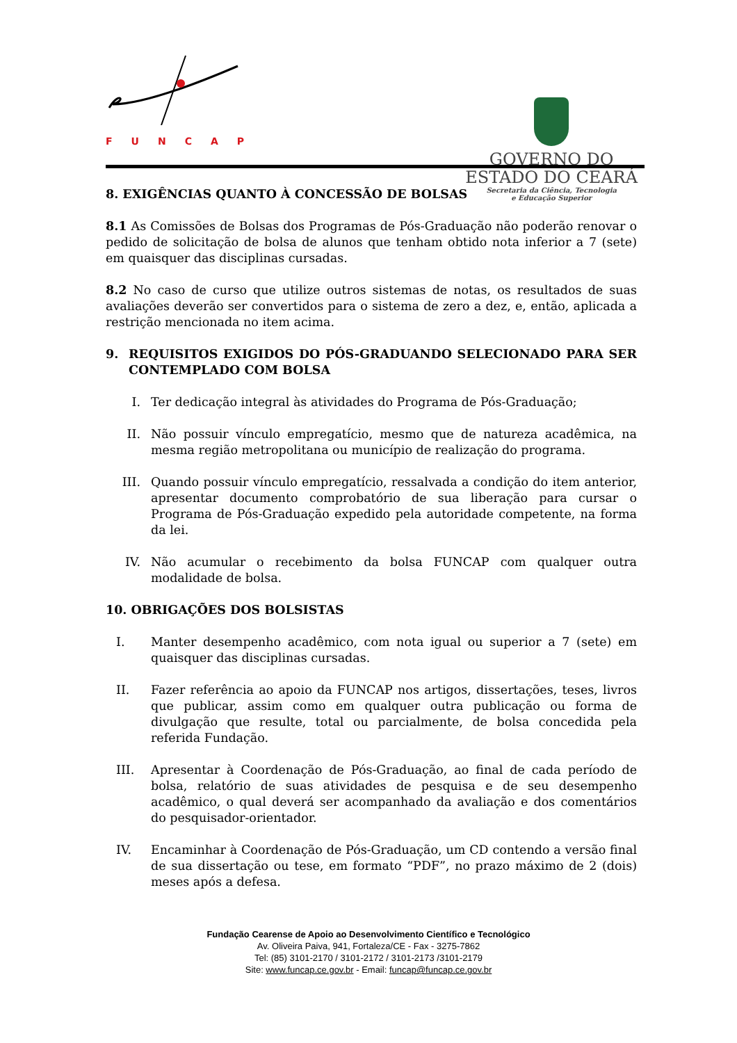FUNCAP
GOVERNO DO
ESTADO DO CEARÁ
Secretaria da Ciência, Tecnologia
e Educação Superior
8. EXIGÊNCIAS QUANTO À CONCESSÃO DE BOLSAS
8.1 As Comissões de Bolsas dos Programas de Pós-Graduação não poderão renovar o pedido de solicitação de bolsa de alunos que tenham obtido nota inferior a 7 (sete) em quaisquer das disciplinas cursadas.
8.2 No caso de curso que utilize outros sistemas de notas, os resultados de suas avaliações deverão ser convertidos para o sistema de zero a dez, e, então, aplicada a restrição mencionada no item acima.
9. REQUISITOS EXIGIDOS DO PÓS-GRADUANDO SELECIONADO PARA SER CONTEMPLADO COM BOLSA
I. Ter dedicação integral às atividades do Programa de Pós-Graduação;
II. Não possuir vínculo empregatício, mesmo que de natureza acadêmica, na mesma região metropolitana ou município de realização do programa.
III. Quando possuir vínculo empregatício, ressalvada a condição do item anterior, apresentar documento comprobatório de sua liberação para cursar o Programa de Pós-Graduação expedido pela autoridade competente, na forma da lei.
IV. Não acumular o recebimento da bolsa FUNCAP com qualquer outra modalidade de bolsa.
10. OBRIGAÇÕES DOS BOLSISTAS
I. Manter desempenho acadêmico, com nota igual ou superior a 7 (sete) em quaisquer das disciplinas cursadas.
II. Fazer referência ao apoio da FUNCAP nos artigos, dissertações, teses, livros que publicar, assim como em qualquer outra publicação ou forma de divulgação que resulte, total ou parcialmente, de bolsa concedida pela referida Fundação.
III. Apresentar à Coordenação de Pós-Graduação, ao final de cada período de bolsa, relatório de suas atividades de pesquisa e de seu desempenho acadêmico, o qual deverá ser acompanhado da avaliação e dos comentários do pesquisador-orientador.
IV. Encaminhar à Coordenação de Pós-Graduação, um CD contendo a versão final de sua dissertação ou tese, em formato “PDF”, no prazo máximo de 2 (dois) meses após a defesa.
Fundação Cearense de Apoio ao Desenvolvimento Científico e Tecnológico
Av. Oliveira Paiva, 941, Fortaleza/CE - Fax - 3275-7862
Tel: (85) 3101-2170 / 3101-2172 / 3101-2173 /3101-2179
Site: www.funcap.ce.gov.br - Email: funcap@funcap.ce.gov.br